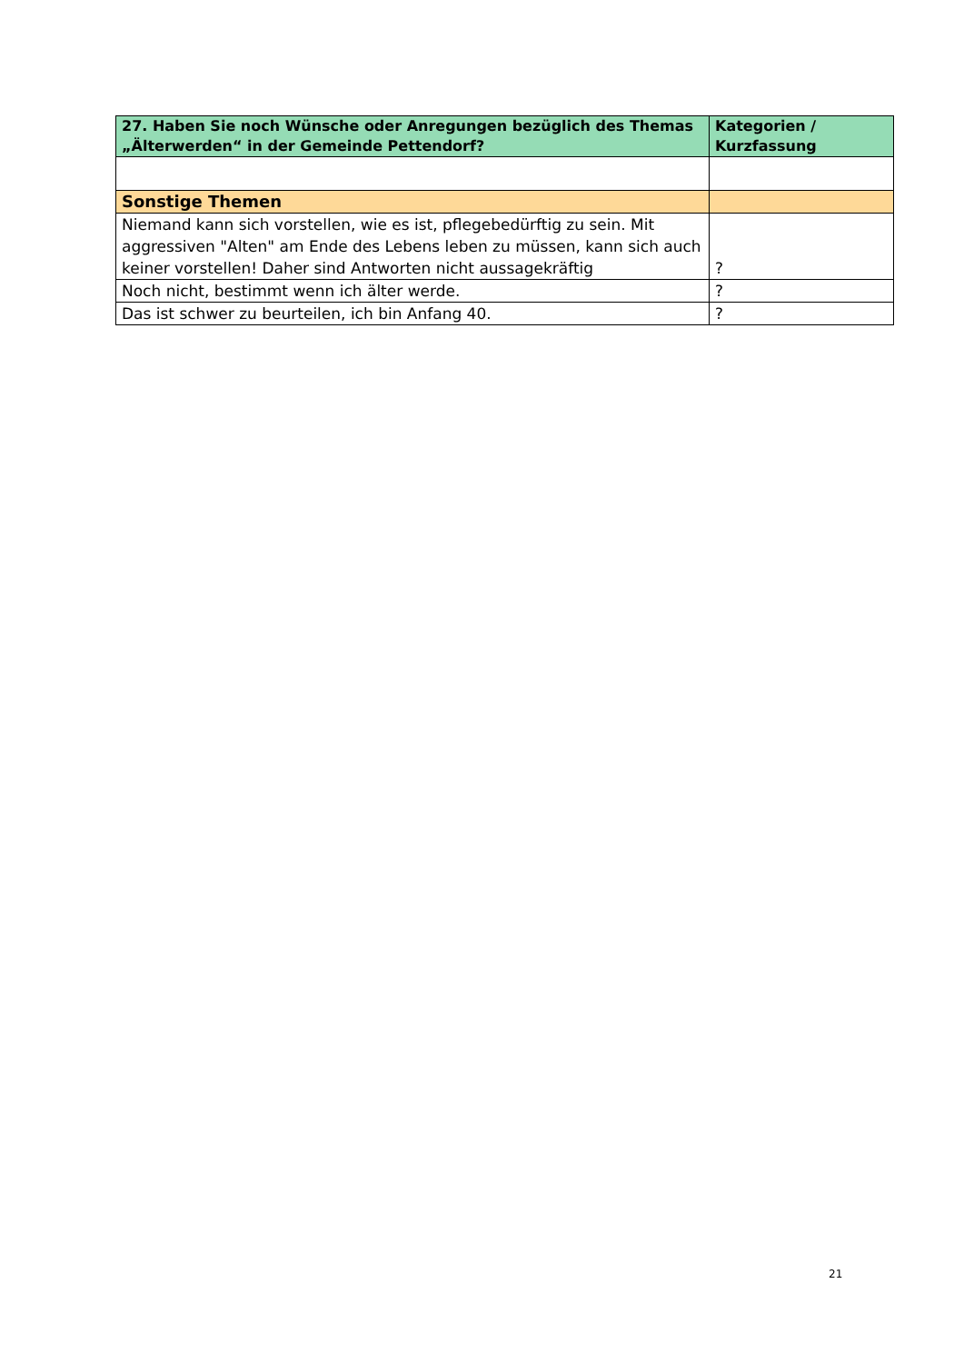| 27. Haben Sie noch Wünsche oder Anregungen bezüglich des Themas „Älterwerden“ in der Gemeinde Pettendorf? | Kategorien / Kurzfassung |
| --- | --- |
| Sonstige Themen | |
| Niemand kann sich vorstellen, wie es ist, pflegebedürftig zu sein. Mit aggressiven "Alten" am Ende des Lebens leben zu müssen, kann sich auch keiner vorstellen! Daher sind Antworten nicht aussagekräftig | ? |
| Noch nicht, bestimmt wenn ich älter werde. | ? |
| Das ist schwer zu beurteilen, ich bin Anfang 40. | ? |
21